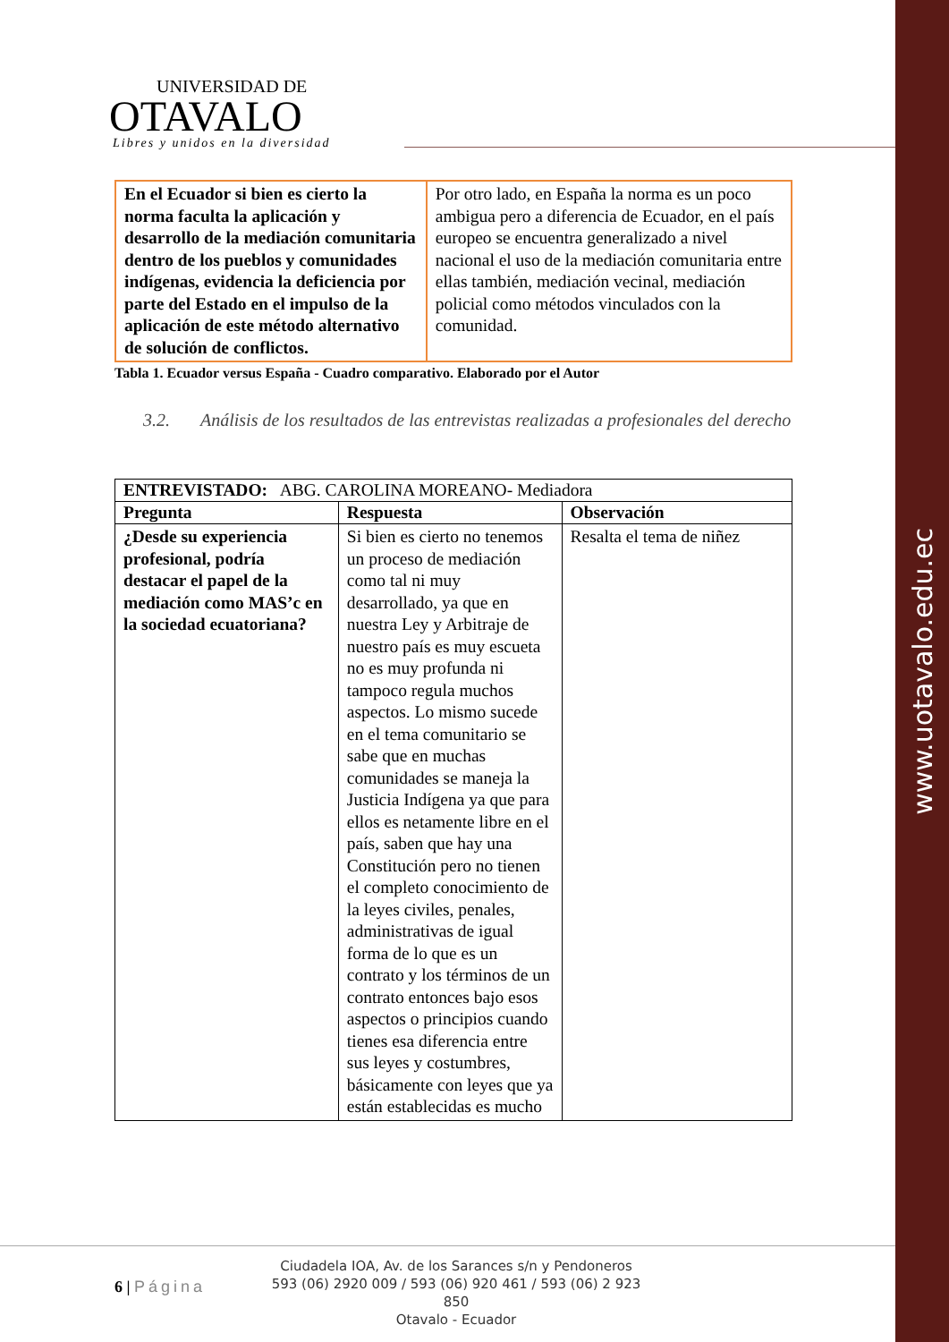www.uotavalo.edu.ec
UNIVERSIDAD DE
OTAVALO
Libres y unidos en la diversidad
| En el Ecuador si bien es cierto la norma faculta la aplicación y desarrollo de la mediación comunitaria dentro de los pueblos y comunidades indígenas, evidencia la deficiencia por parte del Estado en el impulso de la aplicación de este método alternativo de solución de conflictos. | Por otro lado, en España la norma es un poco ambigua pero a diferencia de Ecuador, en el país europeo se encuentra generalizado a nivel nacional el uso de la mediación comunitaria entre ellas también, mediación vecinal, mediación policial como métodos vinculados con la comunidad. |
Tabla 1. Ecuador versus España - Cuadro comparativo. Elaborado por el Autor
3.2. Análisis de los resultados de las entrevistas realizadas a profesionales del derecho
| ENTREVISTADO: ABG. CAROLINA MOREANO- Mediadora | | |
| Pregunta | Respuesta | Observación |
| ¿Desde su experiencia profesional, podría destacar el papel de la mediación como MAS’c en la sociedad ecuatoriana? | Si bien es cierto no tenemos un proceso de mediación como tal ni muy desarrollado, ya que en nuestra Ley y Arbitraje de nuestro país es muy escueta no es muy profunda ni tampoco regula muchos aspectos. Lo mismo sucede en el tema comunitario se sabe que en muchas comunidades se maneja la Justicia Indígena ya que para ellos es netamente libre en el país, saben que hay una Constitución pero no tienen el completo conocimiento de la leyes civiles, penales, administrativas de igual forma de lo que es un contrato y los términos de un contrato entonces bajo esos aspectos o principios cuando tienes esa diferencia entre sus leyes y costumbres, básicamente con leyes que ya están establecidas es mucho | Resalta el tema de niñez |
6 | Página
Ciudadela IOA, Av. de los Sarances s/n y Pendoneros
593 (06) 2920 009 / 593 (06) 920 461 / 593 (06) 2 923 850
Otavalo - Ecuador